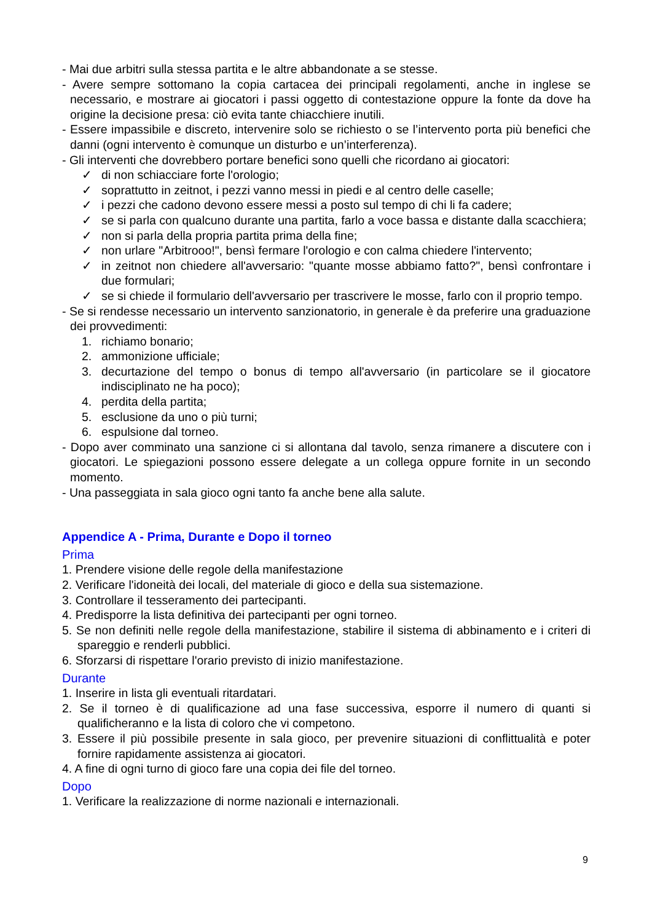- Mai due arbitri sulla stessa partita e le altre abbandonate a se stesse.
- Avere sempre sottomano la copia cartacea dei principali regolamenti, anche in inglese se necessario, e mostrare ai giocatori i passi oggetto di contestazione oppure la fonte da dove ha origine la decisione presa: ciò evita tante chiacchiere inutili.
- Essere impassibile e discreto, intervenire solo se richiesto o se l’intervento porta più benefici che danni (ogni intervento è comunque un disturbo e un’interferenza).
- Gli interventi che dovrebbero portare benefici sono quelli che ricordano ai giocatori:
✓ di non schiacciare forte l'orologio;
✓ soprattutto in zeitnot, i pezzi vanno messi in piedi e al centro delle caselle;
✓ i pezzi che cadono devono essere messi a posto sul tempo di chi li fa cadere;
✓ se si parla con qualcuno durante una partita, farlo a voce bassa e distante dalla scacchiera;
✓ non si parla della propria partita prima della fine;
✓ non urlare "Arbitrooo!", bensì fermare l'orologio e con calma chiedere l'intervento;
✓ in zeitnot non chiedere all'avversario: "quante mosse abbiamo fatto?", bensì confrontare i due formulari;
✓ se si chiede il formulario dell'avversario per trascrivere le mosse, farlo con il proprio tempo.
- Se si rendesse necessario un intervento sanzionatorio, in generale è da preferire una graduazione dei provvedimenti:
1. richiamo bonario;
2. ammonizione ufficiale;
3. decurtazione del tempo o bonus di tempo all'avversario (in particolare se il giocatore indisciplinato ne ha poco);
4. perdita della partita;
5. esclusione da uno o più turni;
6. espulsione dal torneo.
- Dopo aver comminato una sanzione ci si allontana dal tavolo, senza rimanere a discutere con i giocatori. Le spiegazioni possono essere delegate a un collega oppure fornite in un secondo momento.
- Una passeggiata in sala gioco ogni tanto fa anche bene alla salute.
Appendice A - Prima, Durante e Dopo il torneo
Prima
1. Prendere visione delle regole della manifestazione
2. Verificare l'idoneità dei locali, del materiale di gioco e della sua sistemazione.
3. Controllare il tesseramento dei partecipanti.
4. Predisporre la lista definitiva dei partecipanti per ogni torneo.
5. Se non definiti nelle regole della manifestazione, stabilire il sistema di abbinamento e i criteri di spareggio e renderli pubblici.
6. Sforzarsi di rispettare l'orario previsto di inizio manifestazione.
Durante
1. Inserire in lista gli eventuali ritardatari.
2. Se il torneo è di qualificazione ad una fase successiva, esporre il numero di quanti si qualificheranno e la lista di coloro che vi competono.
3. Essere il più possibile presente in sala gioco, per prevenire situazioni di conflittualità e poter fornire rapidamente assistenza ai giocatori.
4. A fine di ogni turno di gioco fare una copia dei file del torneo.
Dopo
1. Verificare la realizzazione di norme nazionali e internazionali.
9